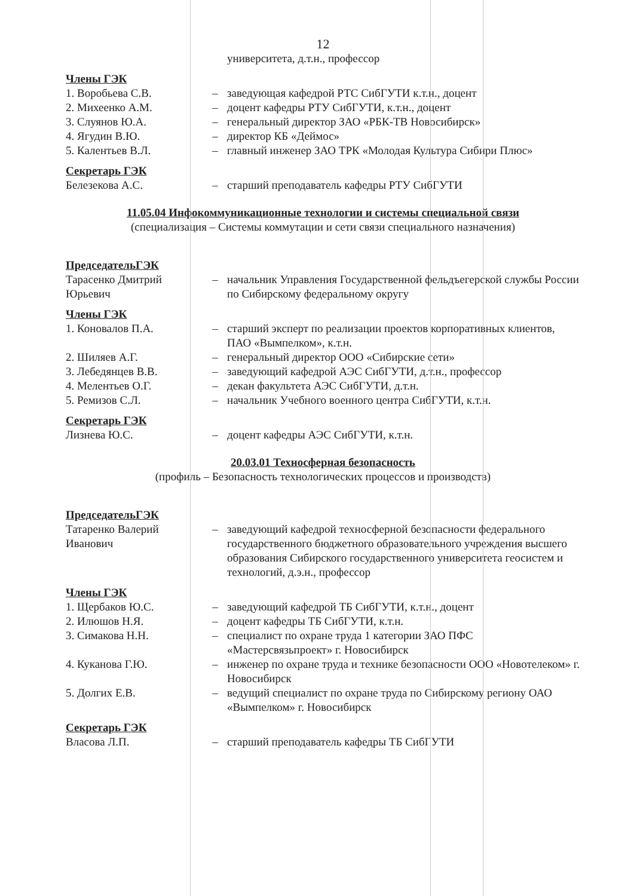12
университета, д.т.н., профессор
Члены ГЭК
1. Воробьева С.В. – заведующая кафедрой РТС СибГУТИ к.т.н., доцент
2. Михеенко А.М. – доцент кафедры РТУ СибГУТИ, к.т.н., доцент
3. Слуянов Ю.А. – генеральный директор ЗАО «РБК-ТВ Новосибирск»
4. Ягудин В.Ю. – директор КБ «Деймос»
5. Калентьев В.Л. – главный инженер ЗАО ТРК «Молодая Культура Сибири Плюс»
Секретарь ГЭК
Белезекова А.С. – старший преподаватель кафедры РТУ СибГУТИ
11.05.04 Инфокоммуникационные технологии и системы специальной связи
(специализация – Системы коммутации и сети связи специального назначения)
ПредседательГЭК
Тарасенко Дмитрий Юрьевич
– начальник Управления Государственной фельдъегерской службы России по Сибирскому федеральному округу
Члены ГЭК
1. Коновалов П.А. – старший эксперт по реализации проектов корпоративных клиентов, ПАО «Вымпелком», к.т.н.
2. Шиляев А.Г. – генеральный директор ООО «Сибирские сети»
3. Лебедянцев В.В. – заведующий кафедрой АЭС СибГУТИ, д.т.н., профессор
4. Мелентьев О.Г. – декан факультета АЭС СибГУТИ, д.т.н.
5. Ремизов С.Л. – начальник Учебного военного центра СибГУТИ, к.т.н.
Секретарь ГЭК
Лизнева Ю.С. – доцент кафедры АЭС СибГУТИ, к.т.н.
20.03.01 Техносферная безопасность
(профиль – Безопасность технологических процессов и производств)
ПредседательГЭК
Татаренко Валерий Иванович
– заведующий кафедрой техносферной безопасности федерального государственного бюджетного образовательного учреждения высшего образования Сибирского государственного университета геосистем и технологий, д.э.н., профессор
Члены ГЭК
1. Щербаков Ю.С. – заведующий кафедрой ТБ СибГУТИ, к.т.н., доцент
2. Илюшов Н.Я. – доцент кафедры ТБ СибГУТИ, к.т.н.
3. Симакова Н.Н. – специалист по охране труда 1 категории ЗАО ПФС «Мастерсвязьпроект» г. Новосибирск
4. Куканова Г.Ю. – инженер по охране труда и технике безопасности ООО «Новотелеком» г. Новосибирск
5. Долгих Е.В. – ведущий специалист по охране труда по Сибирскому региону ОАО «Вымпелком» г. Новосибирск
Секретарь ГЭК
Власова Л.П. – старший преподаватель кафедры ТБ СибГУТИ